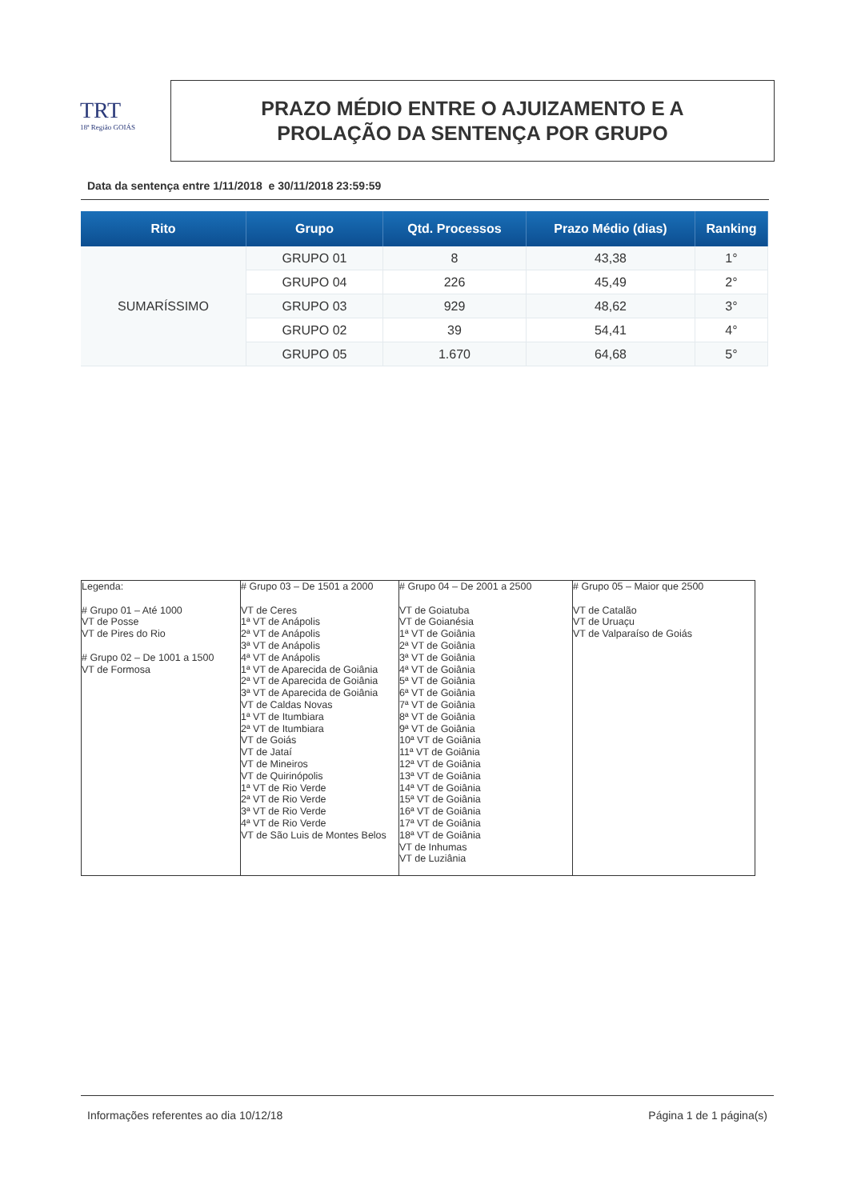TRT
18ª Região GOIÁS
PRAZO MÉDIO ENTRE O AJUIZAMENTO E A
PROLAÇÃO DA SENTENÇA POR GRUPO
Data da sentença entre 1/11/2018 e 30/11/2018 23:59:59
| Rito | Grupo | Qtd. Processos | Prazo Médio (dias) | Ranking |
| --- | --- | --- | --- | --- |
| SUMARÍSSIMO | GRUPO 01 | 8 | 43,38 | 1° |
| | GRUPO 04 | 226 | 45,49 | 2° |
| | GRUPO 03 | 929 | 48,62 | 3° |
| | GRUPO 02 | 39 | 54,41 | 4° |
| | GRUPO 05 | 1.670 | 64,68 | 5° |
| Legenda: # Grupo 01 – Até 1000 VT de Posse VT de Pires do Rio # Grupo 02 – De 1001 a 1500 VT de Formosa | # Grupo 03 – De 1501 a 2000 VT de Ceres 1ª VT de Anápolis 2ª VT de Anápolis 3ª VT de Anápolis 4ª VT de Anápolis 1ª VT de Aparecida de Goiânia 2ª VT de Aparecida de Goiânia 3ª VT de Aparecida de Goiânia VT de Caldas Novas 1ª VT de Itumbiara 2ª VT de Itumbiara VT de Goiás VT de Jataí VT de Mineiros VT de Quirinópolis 1ª VT de Rio Verde 2ª VT de Rio Verde 3ª VT de Rio Verde 4ª VT de Rio Verde VT de São Luis de Montes Belos | # Grupo 04 – De 2001 a 2500 VT de Goiatuba VT de Goianésia 1ª VT de Goiânia 2ª VT de Goiânia 3ª VT de Goiânia 4ª VT de Goiânia 5ª VT de Goiânia 6ª VT de Goiânia 7ª VT de Goiânia 8ª VT de Goiânia 9ª VT de Goiânia 10ª VT de Goiânia 11ª VT de Goiânia 12ª VT de Goiânia 13ª VT de Goiânia 14ª VT de Goiânia 15ª VT de Goiânia 16ª VT de Goiânia 17ª VT de Goiânia 18ª VT de Goiânia VT de Inhumas VT de Luziânia | # Grupo 05 – Maior que 2500 VT de Catalão VT de Uruaçu VT de Valparaíso de Goiás |
Informações referentes ao dia 10/12/18 Página 1 de 1 página(s)